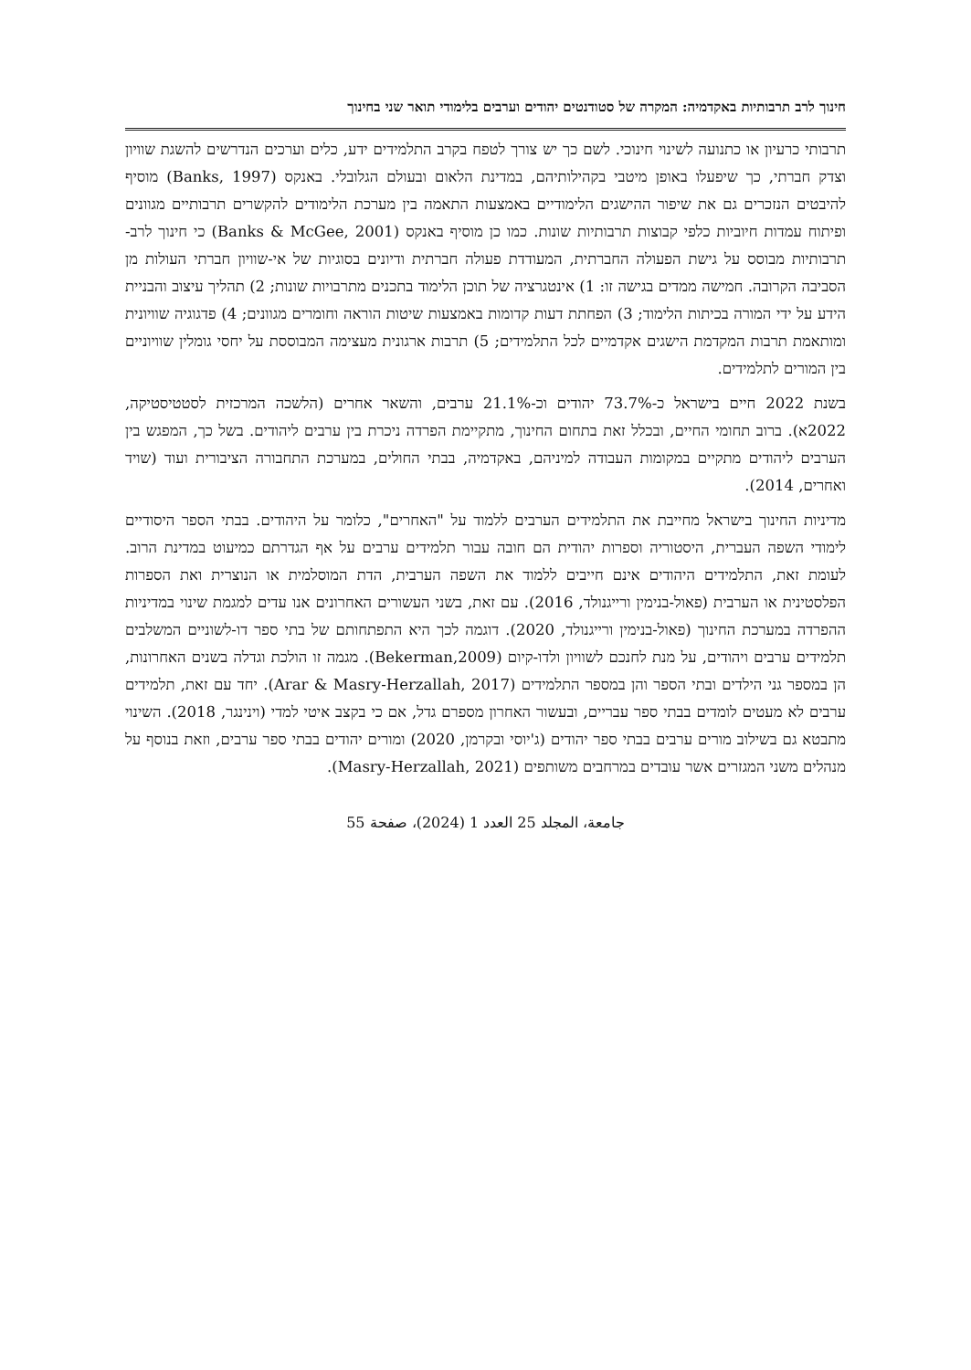חינוך לרב תרבותיות באקדמיה: המקרה של סטודנטים יהודים וערבים בלימודי תואר שני בחינוך
תרבותי כרעיון או כתנועה לשינוי חינוכי. לשם כך יש צורך לטפח בקרב התלמידים ידע, כלים וערכים הנדרשים להשגת שוויון וצדק חברתי, כך שיפעלו באופן מיטבי בקהילותיהם, במדינת הלאום ובעולם הגלובלי. באנקס (Banks, 1997) מוסיף להיבטים הנזכרים גם את שיפור ההישגים הלימודיים באמצעות התאמה בין מערכת הלימודים להקשרים תרבותיים מגוונים ופיתוח עמדות חיוביות כלפי קבוצות תרבותיות שונות. כמו כן מוסיף באנקס (Banks & McGee, 2001) כי חינוך לרב-תרבותיות מבוסס על גישת הפעולה החברתית, המעודדת פעולה חברתית ודיונים בסוגיות של אי-שוויון חברתי העולות מן הסביבה הקרובה. חמישה ממדים בגישה זו: 1) אינטגרציה של תוכן הלימוד בתכנים מתרבויות שונות; 2) תהליך עיצוב והבניית הידע על ידי המורה בכיתות הלימוד; 3) הפחתת דעות קדומות באמצעות שיטות הוראה וחומרים מגוונים; 4) פדגוגיה שוויונית ומותאמת תרבות המקדמת הישגים אקדמיים לכל התלמידים; 5) תרבות ארגונית מעצימה המבוססת על יחסי גומלין שוויוניים בין המורים לתלמידים.
בשנת 2022 חיים בישראל כ-73.7% יהודים וכ-21.1% ערבים, והשאר אחרים (הלשכה המרכזית לסטטיסטיקה, 2022א). ברוב תחומי החיים, ובכלל זאת בתחום החינוך, מתקיימת הפרדה ניכרת בין ערבים ליהודים. בשל כך, המפגש בין הערבים ליהודים מתקיים במקומות העבודה למיניהם, באקדמיה, בבתי החולים, במערכת התחבורה הציבורית ועוד (שויד ואחרים, 2014).
מדיניות החינוך בישראל מחייבת את התלמידים הערבים ללמוד על "האחרים", כלומר על היהודים. בבתי הספר היסודיים לימודי השפה העברית, היסטוריה וספרות יהודית הם חובה עבור תלמידים ערבים על אף הגדרתם כמיעוט במדינת הרוב. לעומת זאת, התלמידים היהודים אינם חייבים ללמוד את השפה הערבית, הדת המוסלמית או הנוצרית ואת הספרות הפלסטינית או הערבית (פאול-בנימין ורייגנולד, 2016). עם זאת, בשני העשורים האחרונים אנו עדים למגמת שינוי במדיניות ההפרדה במערכת החינוך (פאול-בנימין ורייגנולד, 2020). דוגמה לכך היא התפתחותם של בתי ספר דו-לשוניים המשלבים תלמידים ערבים ויהודים, על מנת לחנכם לשוויון ולדו-קיום (Bekerman,2009). מגמה זו הולכת וגדלה בשנים האחרונות, הן במספר גני הילדים ובתי הספר והן במספר התלמידים (Arar & Masry-Herzallah, 2017). יחד עם זאת, תלמידים ערבים לא מעטים לומדים בבתי ספר עבריים, ובעשור האחרון מספרם גדל, אם כי בקצב איטי למדי (וינינגר, 2018). השינוי מתבטא גם בשילוב מורים ערבים בבתי ספר יהודים (ג'יוסי ובקרמן, 2020) ומורים יהודים בבתי ספר ערבים, וזאת בנוסף על מנהלים משני המגזרים אשר עובדים במרחבים משותפים (Masry-Herzallah, 2021).
جامعة، المجلد 25 العدد 1 (2024)، صفحة 55